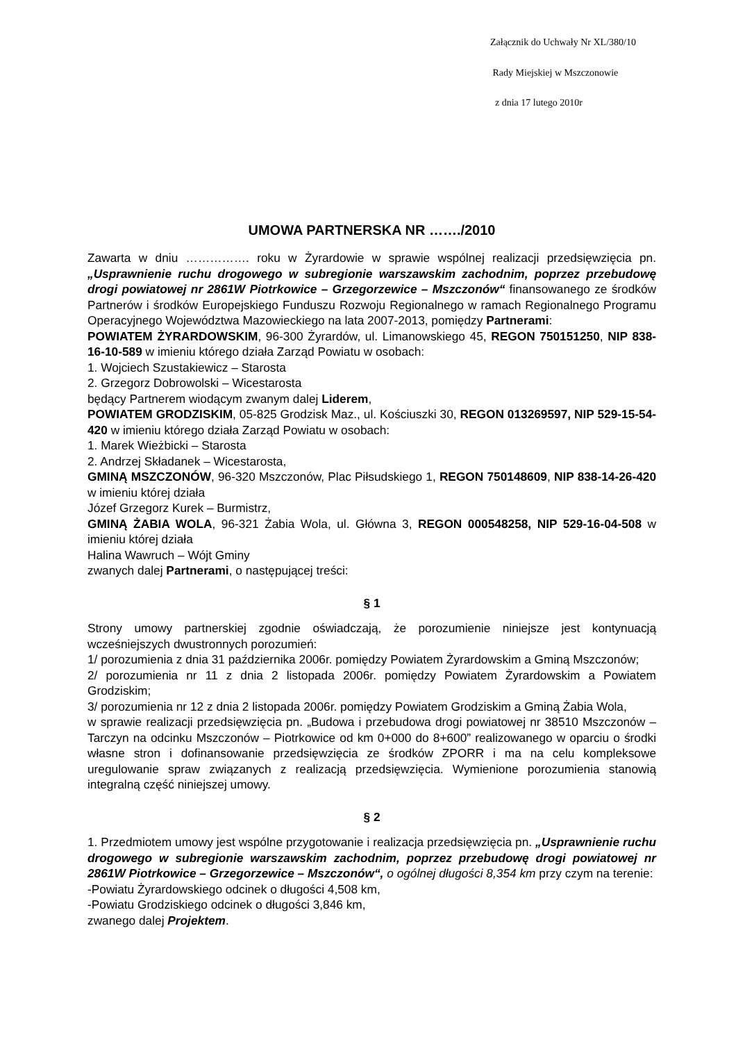Załącznik do Uchwały Nr XL/380/10
Rady Miejskiej w Mszczonowie
z dnia 17 lutego 2010r
UMOWA PARTNERSKA NR ……./2010
Zawarta w dniu ……………. roku w Żyrardowie w sprawie wspólnej realizacji przedsięwzięcia pn. „Usprawnienie ruchu drogowego w subregionie warszawskim zachodnim, poprzez przebudowę drogi powiatowej nr 2861W Piotrkowice – Grzegorzewice – Mszczonów“ finansowanego ze środków Partnerów i środków Europejskiego Funduszu Rozwoju Regionalnego w ramach Regionalnego Programu Operacyjnego Województwa Mazowieckiego na lata 2007-2013, pomiędzy Partnerami:
POWIATEM ŻYRARDOWSKIM, 96-300 Żyrardów, ul. Limanowskiego 45, REGON 750151250, NIP 838-16-10-589 w imieniu którego działa Zarząd Powiatu w osobach:
1. Wojciech Szustakiewicz – Starosta
2. Grzegorz Dobrowolski – Wicestarosta
będący Partnerem wiodącym zwanym dalej Liderem,
POWIATEM GRODZISKIM, 05-825 Grodzisk Maz., ul. Kościuszki 30, REGON 013269597, NIP 529-15-54-420 w imieniu którego działa Zarząd Powiatu w osobach:
1. Marek Wieżbicki – Starosta
2. Andrzej Składanek – Wicestarosta,
GMINĄ MSZCZONÓW, 96-320 Mszczonów, Plac Piłsudskiego 1, REGON 750148609, NIP 838-14-26-420 w imieniu której działa
Józef Grzegorz Kurek – Burmistrz,
GMINĄ ŻABIA WOLA, 96-321 Żabia Wola, ul. Główna 3, REGON 000548258, NIP 529-16-04-508 w imieniu której działa
Halina Wawruch – Wójt Gminy
zwanych dalej Partnerami, o następującej treści:
§ 1
Strony umowy partnerskiej zgodnie oświadczają, że porozumienie niniejsze jest kontynuacją wcześniejszych dwustronnych porozumień:
1/ porozumienia z dnia 31 października 2006r. pomiędzy Powiatem Żyrardowskim a Gminą Mszczonów;
2/ porozumienia nr 11 z dnia 2 listopada 2006r. pomiędzy Powiatem Żyrardowskim a Powiatem Grodziskim;
3/ porozumienia nr 12 z dnia 2 listopada 2006r. pomiędzy Powiatem Grodziskim a Gminą Żabia Wola,
w sprawie realizacji przedsięwzięcia pn. „Budowa i przebudowa drogi powiatowej nr 38510 Mszczonów – Tarczyn na odcinku Mszczonów – Piotrkowice od km 0+000 do 8+600” realizowanego w oparciu o środki własne stron i dofinansowanie przedsięwzięcia ze środków ZPORR i ma na celu kompleksowe uregulowanie spraw związanych z realizacją przedsięwzięcia. Wymienione porozumienia stanowią integralną część niniejszej umowy.
§ 2
1. Przedmiotem umowy jest wspólne przygotowanie i realizacja przedsięwzięcia pn. „Usprawnienie ruchu drogowego w subregionie warszawskim zachodnim, poprzez przebudowę drogi powiatowej nr 2861W Piotrkowice – Grzegorzewice – Mszczonów“, o ogólnej długości 8,354 km przy czym na terenie:
-Powiatu Żyrardowskiego odcinek o długości 4,508 km,
-Powiatu Grodziskiego odcinek o długości 3,846 km,
zwanego dalej Projektem.